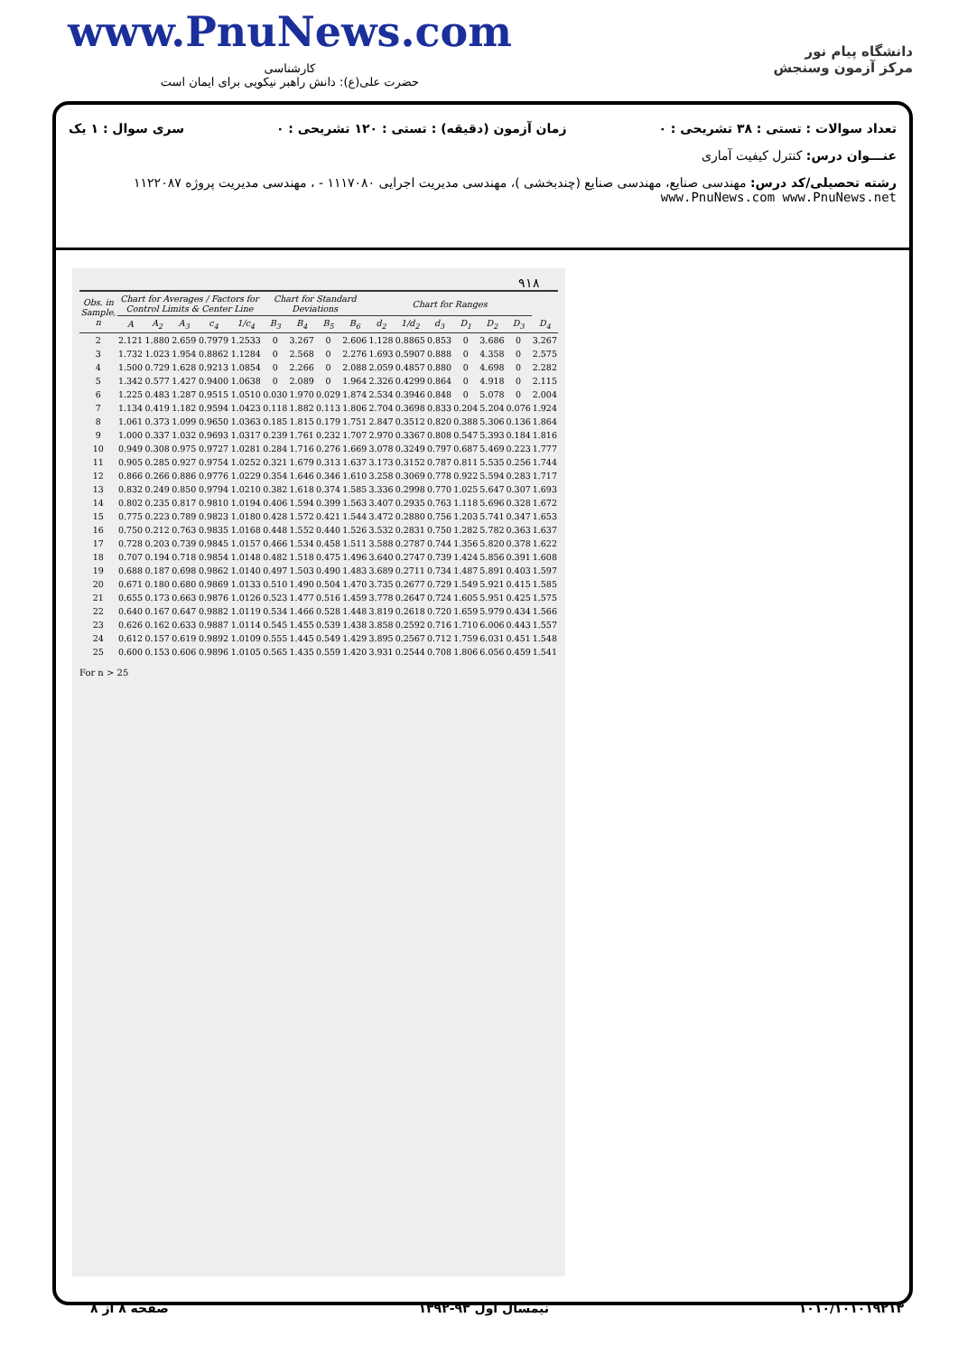www.PnuNews.com
کارشناسی
حضرت علی(ع): دانش راهبر نیکویی برای ایمان است
دانشگاه پیام نور
مرکز آزمون وسنجش
تعداد سوالات : تستی : ۳۸ تشریحی : ۰ زمان آزمون (دقیقه) : تستی : ۱۲۰ تشریحی : ۰ سری سوال : ۱ یک
عنـــوان درس: کنترل کیفیت آماری
رشته تحصیلی/کد درس: مهندسی صنایع، مهندسی صنایع (چندبخشی )، مهندسی مدیریت اجرایی ۱۱۱۷۰۸۰ - ، مهندسی مدیریت پروژه ۱۱۲۲۰۸۷ www.PnuNews.com www.PnuNews.net
۹۱۸
| Obs. in Sample, n | Chart for Averages / Factors for Control Limits & Center Line | | | | | Chart for Standard Deviations | | | | Chart for Ranges | | | | | | |
| --- | --- | --- | --- | --- | --- | --- | --- | --- | --- | --- | --- | --- | --- | --- | --- | --- |
| | A | A<sub>2</sub> | A<sub>3</sub> | c<sub>4</sub> | 1/c<sub>4</sub> | B<sub>3</sub> | B<sub>4</sub> | B<sub>5</sub> | B<sub>6</sub> | d<sub>2</sub> | 1/d<sub>2</sub> | d<sub>3</sub> | D<sub>1</sub> | D<sub>2</sub> | D<sub>3</sub> | D<sub>4</sub> |
| 2 | 2.121 | 1.880 | 2.659 | 0.7979 | 1.2533 | 0 | 3.267 | 0 | 2.606 | 1.128 | 0.8865 | 0.853 | 0 | 3.686 | 0 | 3.267 |
| 3 | 1.732 | 1.023 | 1.954 | 0.8862 | 1.1284 | 0 | 2.568 | 0 | 2.276 | 1.693 | 0.5907 | 0.888 | 0 | 4.358 | 0 | 2.575 |
| 4 | 1.500 | 0.729 | 1.628 | 0.9213 | 1.0854 | 0 | 2.266 | 0 | 2.088 | 2.059 | 0.4857 | 0.880 | 0 | 4.698 | 0 | 2.282 |
| 5 | 1.342 | 0.577 | 1.427 | 0.9400 | 1.0638 | 0 | 2.089 | 0 | 1.964 | 2.326 | 0.4299 | 0.864 | 0 | 4.918 | 0 | 2.115 |
| 6 | 1.225 | 0.483 | 1.287 | 0.9515 | 1.0510 | 0.030 | 1.970 | 0.029 | 1.874 | 2.534 | 0.3946 | 0.848 | 0 | 5.078 | 0 | 2.004 |
| 7 | 1.134 | 0.419 | 1.182 | 0.9594 | 1.0423 | 0.118 | 1.882 | 0.113 | 1.806 | 2.704 | 0.3698 | 0.833 | 0.204 | 5.204 | 0.076 | 1.924 |
| 8 | 1.061 | 0.373 | 1.099 | 0.9650 | 1.0363 | 0.185 | 1.815 | 0.179 | 1.751 | 2.847 | 0.3512 | 0.820 | 0.388 | 5.306 | 0.136 | 1.864 |
| 9 | 1.000 | 0.337 | 1.032 | 0.9693 | 1.0317 | 0.239 | 1.761 | 0.232 | 1.707 | 2.970 | 0.3367 | 0.808 | 0.547 | 5.393 | 0.184 | 1.816 |
| 10 | 0.949 | 0.308 | 0.975 | 0.9727 | 1.0281 | 0.284 | 1.716 | 0.276 | 1.669 | 3.078 | 0.3249 | 0.797 | 0.687 | 5.469 | 0.223 | 1.777 |
| 11 | 0.905 | 0.285 | 0.927 | 0.9754 | 1.0252 | 0.321 | 1.679 | 0.313 | 1.637 | 3.173 | 0.3152 | 0.787 | 0.811 | 5.535 | 0.256 | 1.744 |
| 12 | 0.866 | 0.266 | 0.886 | 0.9776 | 1.0229 | 0.354 | 1.646 | 0.346 | 1.610 | 3.258 | 0.3069 | 0.778 | 0.922 | 5.594 | 0.283 | 1.717 |
| 13 | 0.832 | 0.249 | 0.850 | 0.9794 | 1.0210 | 0.382 | 1.618 | 0.374 | 1.585 | 3.336 | 0.2998 | 0.770 | 1.025 | 5.647 | 0.307 | 1.693 |
| 14 | 0.802 | 0.235 | 0.817 | 0.9810 | 1.0194 | 0.406 | 1.594 | 0.399 | 1.563 | 3.407 | 0.2935 | 0.763 | 1.118 | 5.696 | 0.328 | 1.672 |
| 15 | 0.775 | 0.223 | 0.789 | 0.9823 | 1.0180 | 0.428 | 1.572 | 0.421 | 1.544 | 3.472 | 0.2880 | 0.756 | 1.203 | 5.741 | 0.347 | 1.653 |
| 16 | 0.750 | 0.212 | 0.763 | 0.9835 | 1.0168 | 0.448 | 1.552 | 0.440 | 1.526 | 3.532 | 0.2831 | 0.750 | 1.282 | 5.782 | 0.363 | 1.637 |
| 17 | 0.728 | 0.203 | 0.739 | 0.9845 | 1.0157 | 0.466 | 1.534 | 0.458 | 1.511 | 3.588 | 0.2787 | 0.744 | 1.356 | 5.820 | 0.378 | 1.622 |
| 18 | 0.707 | 0.194 | 0.718 | 0.9854 | 1.0148 | 0.482 | 1.518 | 0.475 | 1.496 | 3.640 | 0.2747 | 0.739 | 1.424 | 5.856 | 0.391 | 1.608 |
| 19 | 0.688 | 0.187 | 0.698 | 0.9862 | 1.0140 | 0.497 | 1.503 | 0.490 | 1.483 | 3.689 | 0.2711 | 0.734 | 1.487 | 5.891 | 0.403 | 1.597 |
| 20 | 0.671 | 0.180 | 0.680 | 0.9869 | 1.0133 | 0.510 | 1.490 | 0.504 | 1.470 | 3.735 | 0.2677 | 0.729 | 1.549 | 5.921 | 0.415 | 1.585 |
| 21 | 0.655 | 0.173 | 0.663 | 0.9876 | 1.0126 | 0.523 | 1.477 | 0.516 | 1.459 | 3.778 | 0.2647 | 0.724 | 1.605 | 5.951 | 0.425 | 1.575 |
| 22 | 0.640 | 0.167 | 0.647 | 0.9882 | 1.0119 | 0.534 | 1.466 | 0.528 | 1.448 | 3.819 | 0.2618 | 0.720 | 1.659 | 5.979 | 0.434 | 1.566 |
| 23 | 0.626 | 0.162 | 0.633 | 0.9887 | 1.0114 | 0.545 | 1.455 | 0.539 | 1.438 | 3.858 | 0.2592 | 0.716 | 1.710 | 6.006 | 0.443 | 1.557 |
| 24 | 0.612 | 0.157 | 0.619 | 0.9892 | 1.0109 | 0.555 | 1.445 | 0.549 | 1.429 | 3.895 | 0.2567 | 0.712 | 1.759 | 6.031 | 0.451 | 1.548 |
| 25 | 0.600 | 0.153 | 0.606 | 0.9896 | 1.0105 | 0.565 | 1.435 | 0.559 | 1.420 | 3.931 | 0.2544 | 0.708 | 1.806 | 6.056 | 0.459 | 1.541 |
For n > 25
۱۰۱۰/۱۰۱۰۱۹۲۱۳ نیمسال اول ۹۳-۱۳۹۲ صفحه ۸ از ۸